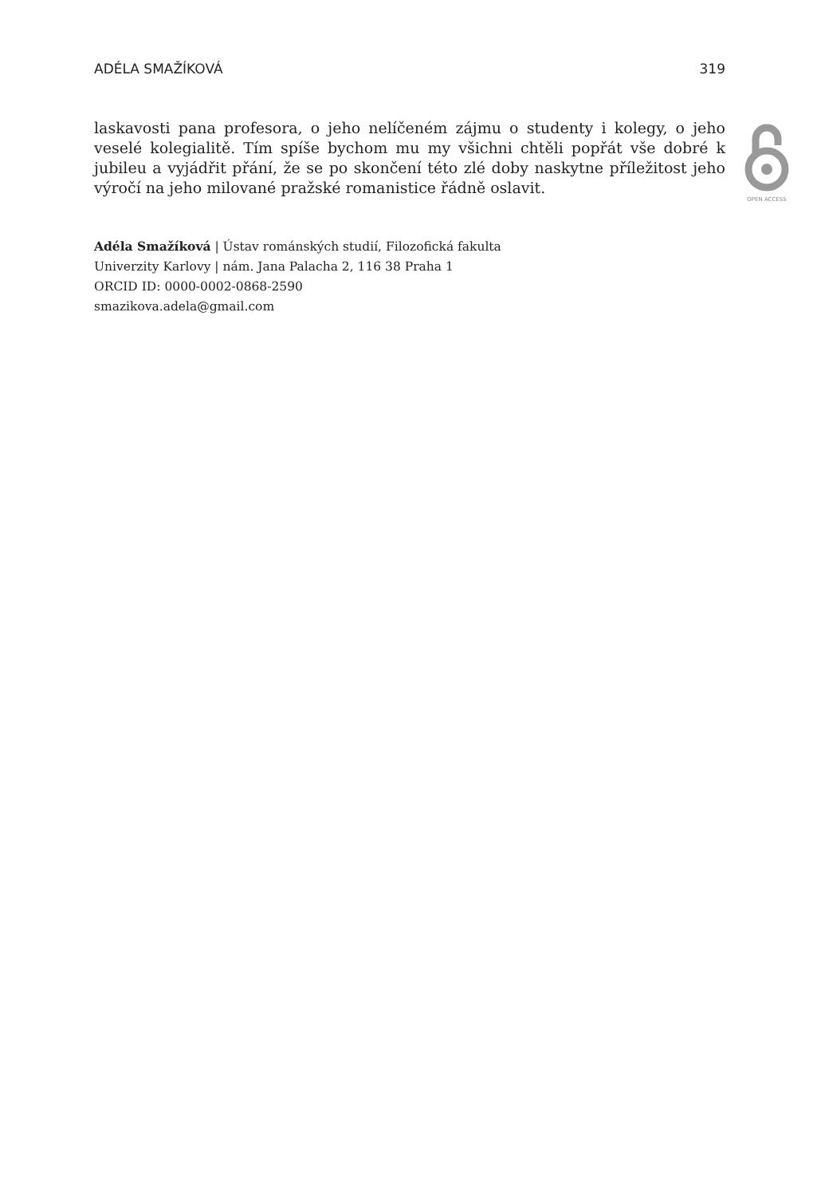ADÉLA SMAŽÍKOVÁ 319
laskavosti pana profesora, o jeho nelíčeném zájmu o studenty i kolegy, o jeho veselé kolegialitě. Tím spíše bychom mu my všichni chtěli popřát vše dobré k jubileu a vyjádřit přání, že se po skončení této zlé doby naskytne příležitost jeho výročí na jeho milované pražské romanistice řádně oslavit.
Adéla Smažíková | Ústav románských studií, Filozofická fakulta
Univerzity Karlovy | nám. Jana Palacha 2, 116 38 Praha 1
ORCID ID: 0000-0002-0868-2590
smazikova.adela@gmail.com
OPEN ACCESS